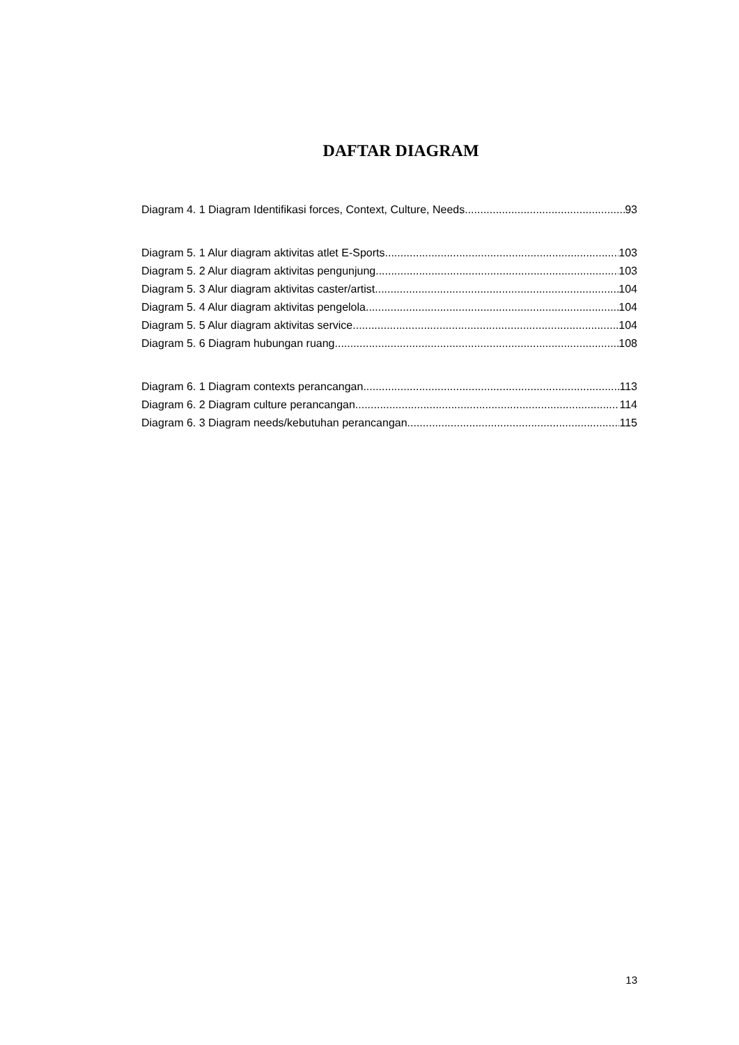DAFTAR DIAGRAM
Diagram 4. 1 Diagram Identifikasi forces, Context, Culture, Needs 93
Diagram 5. 1 Alur diagram aktivitas atlet E-Sports 103
Diagram 5. 2 Alur diagram aktivitas pengunjung 103
Diagram 5. 3 Alur diagram aktivitas caster/artist 104
Diagram 5. 4 Alur diagram aktivitas pengelola 104
Diagram 5. 5 Alur diagram aktivitas service 104
Diagram 5. 6 Diagram hubungan ruang 108
Diagram 6. 1 Diagram contexts perancangan 113
Diagram 6. 2 Diagram culture perancangan 114
Diagram 6. 3 Diagram needs/kebutuhan perancangan 115
13